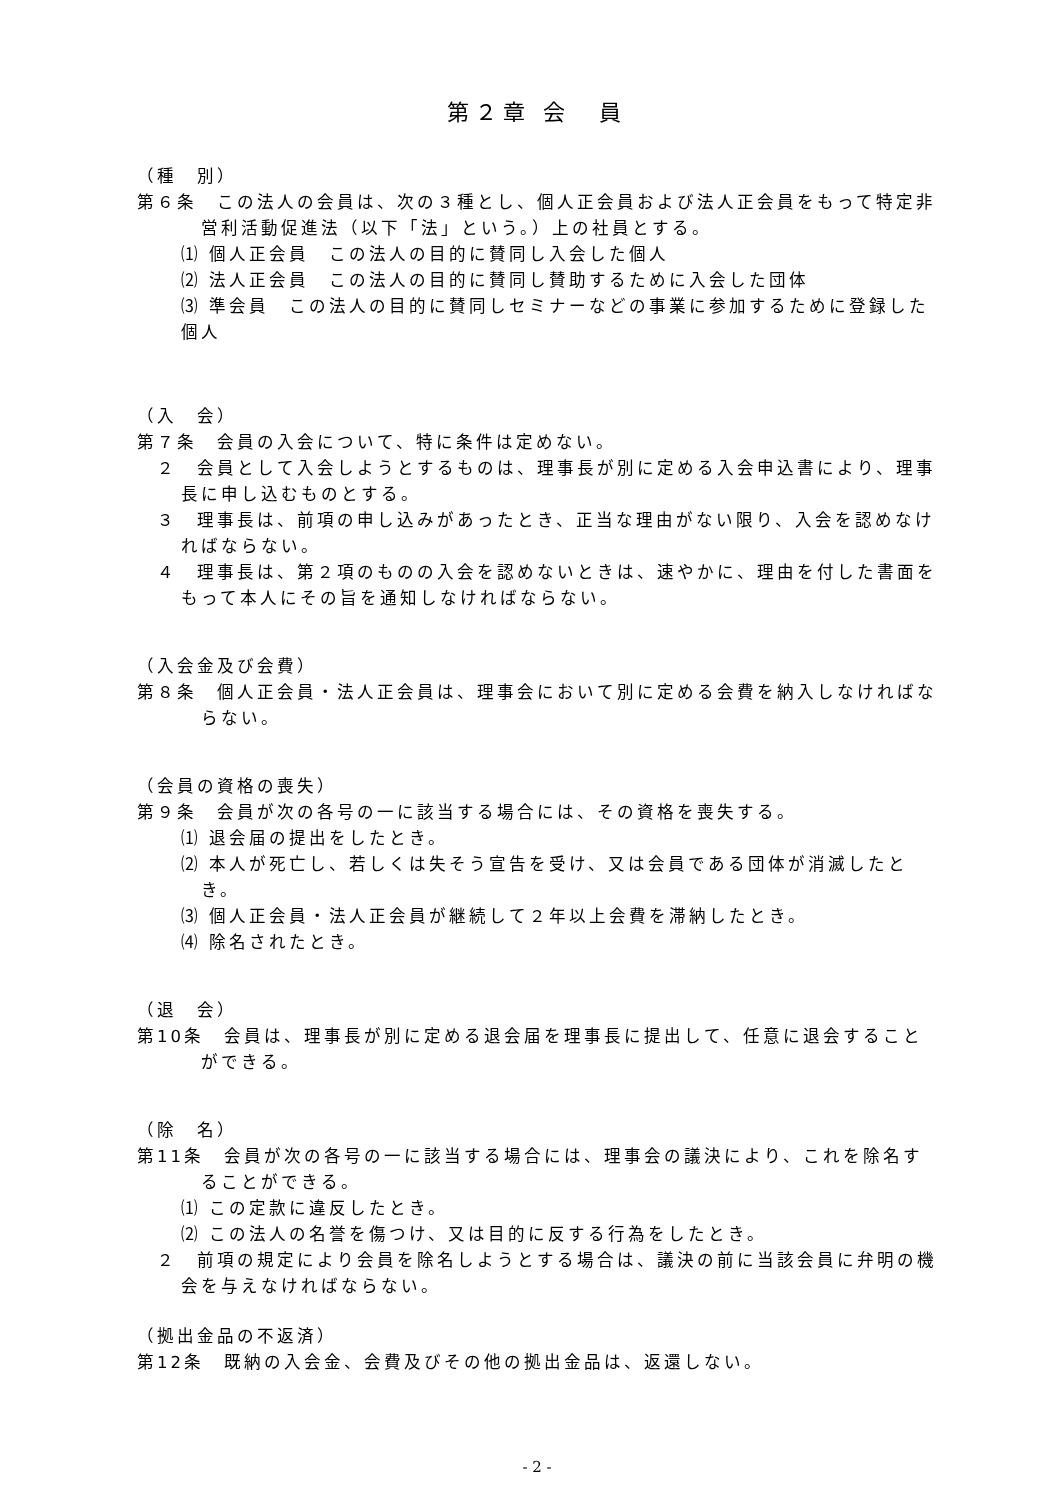第２章 会　員
（種　別）
第６条　この法人の会員は、次の３種とし、個人正会員および法人正会員をもって特定非営利活動促進法（以下「法」という。）上の社員とする。
⑴ 個人正会員　この法人の目的に賛同し入会した個人
⑵ 法人正会員　この法人の目的に賛同し賛助するために入会した団体
⑶ 準会員　この法人の目的に賛同しセミナーなどの事業に参加するために登録した個人
（入　会）
第７条　会員の入会について、特に条件は定めない。
２　会員として入会しようとするものは、理事長が別に定める入会申込書により、理事長に申し込むものとする。
３　理事長は、前項の申し込みがあったとき、正当な理由がない限り、入会を認めなければならない。
４　理事長は、第２項のものの入会を認めないときは、速やかに、理由を付した書面をもって本人にその旨を通知しなければならない。
（入会金及び会費）
第８条　個人正会員・法人正会員は、理事会において別に定める会費を納入しなければならない。
（会員の資格の喪失）
第９条　会員が次の各号の一に該当する場合には、その資格を喪失する。
⑴ 退会届の提出をしたとき。
⑵ 本人が死亡し、若しくは失そう宣告を受け、又は会員である団体が消滅したとき。
⑶ 個人正会員・法人正会員が継続して２年以上会費を滞納したとき。
⑷ 除名されたとき。
（退　会）
第10条　会員は、理事長が別に定める退会届を理事長に提出して、任意に退会することができる。
（除　名）
第11条　会員が次の各号の一に該当する場合には、理事会の議決により、これを除名することができる。
⑴ この定款に違反したとき。
⑵ この法人の名誉を傷つけ、又は目的に反する行為をしたとき。
２　前項の規定により会員を除名しようとする場合は、議決の前に当該会員に弁明の機会を与えなければならない。
（拠出金品の不返済）
第12条　既納の入会金、会費及びその他の拠出金品は、返還しない。
- 2 -